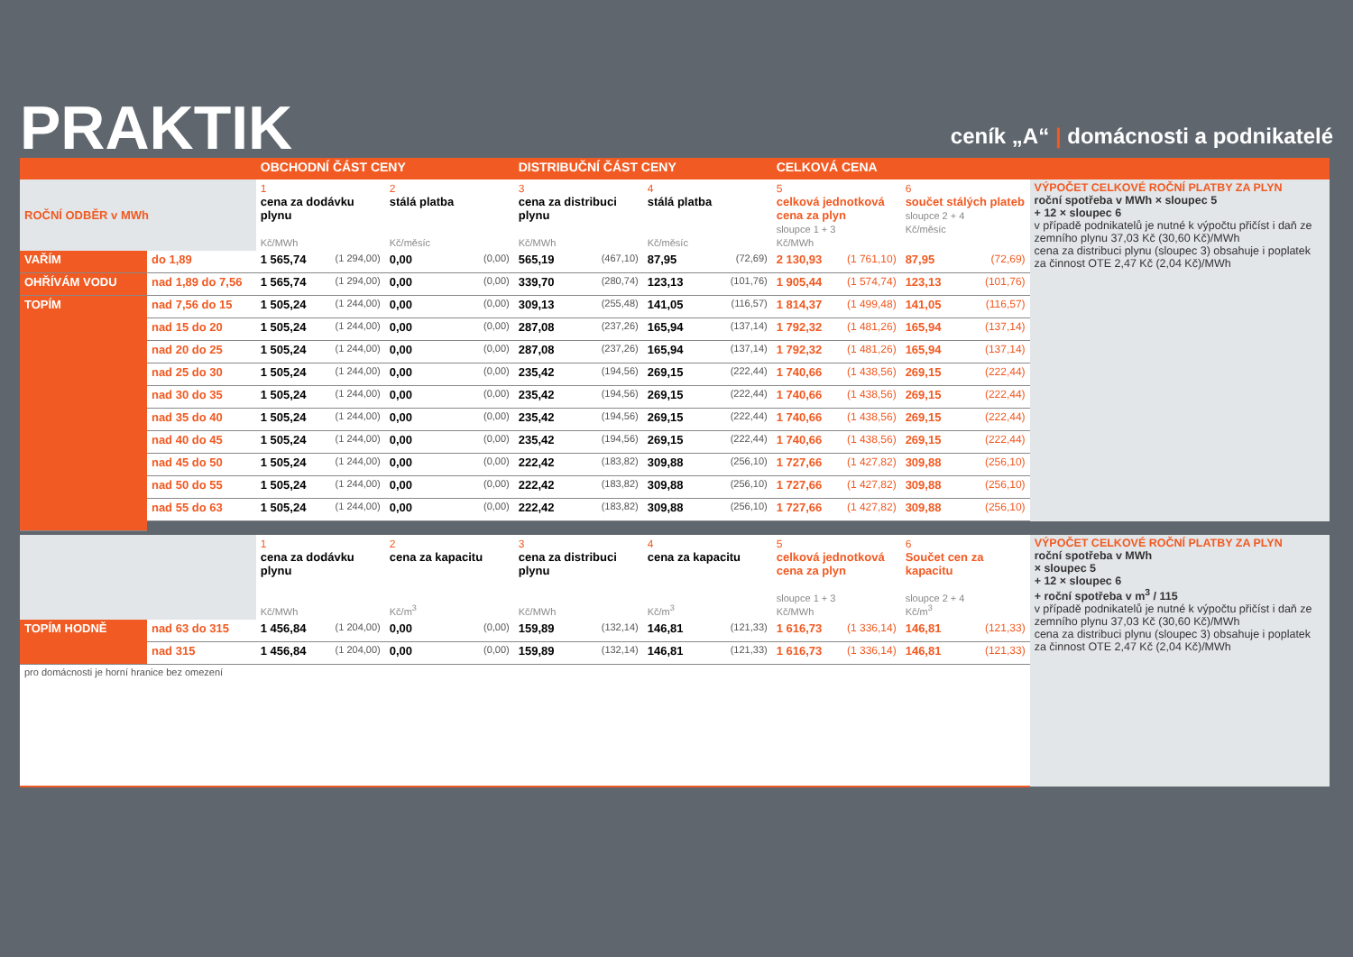PRAKTIK
ceník „A“ | domácnosti a podnikatelé
| | | OBCHODNÍ ČÁST CENY | | | | DISTRIBUČNÍ ČÁST CENY | | | | CELKOVÁ CENA | | | | |
| --- | --- | --- | --- | --- | --- | --- | --- | --- | --- | --- | --- | --- | --- | --- |
| ROČNÍ ODBĚR v MWh | | 1 cena za dodávku plynu Kč/MWh | | 2 stálá platba Kč/měsíc | | 3 cena za distribuci plynu Kč/MWh | | 4 stálá platba Kč/měsíc | | 5 celková jednotková cena za plyn sloupce 1 + 3 Kč/MWh | | 6 součet stálých plateb sloupce 2 + 4 Kč/měsíc | | VÝPOČET CELKOVÉ ROČNÍ PLATBY ZA PLYN roční spotřeba v MWh × sloupec 5 + 12 × sloupec 6 v případě podnikatelů je nutné k výpočtu přičíst i daň ze zemního plynu 37,03 Kč (30,60 Kč)/MWh cena za distribuci plynu (sloupec 3) obsahuje i poplatek za činnost OTE 2,47 Kč (2,04 Kč)/MWh |
| VAŘÍM | do 1,89 | 1 565,74 | (1 294,00) | 0,00 | (0,00) | 565,19 | (467,10) | 87,95 | (72,69) | 2 130,93 | (1 761,10) | 87,95 | (72,69) | |
| OHŘÍVÁM VODU | nad 1,89 do 7,56 | 1 565,74 | (1 294,00) | 0,00 | (0,00) | 339,70 | (280,74) | 123,13 | (101,76) | 1 905,44 | (1 574,74) | 123,13 | (101,76) | |
| TOPÍM | nad 7,56 do 15 | 1 505,24 | (1 244,00) | 0,00 | (0,00) | 309,13 | (255,48) | 141,05 | (116,57) | 1 814,37 | (1 499,48) | 141,05 | (116,57) | |
| | nad 15 do 20 | 1 505,24 | (1 244,00) | 0,00 | (0,00) | 287,08 | (237,26) | 165,94 | (137,14) | 1 792,32 | (1 481,26) | 165,94 | (137,14) | |
| | nad 20 do 25 | 1 505,24 | (1 244,00) | 0,00 | (0,00) | 287,08 | (237,26) | 165,94 | (137,14) | 1 792,32 | (1 481,26) | 165,94 | (137,14) | |
| | nad 25 do 30 | 1 505,24 | (1 244,00) | 0,00 | (0,00) | 235,42 | (194,56) | 269,15 | (222,44) | 1 740,66 | (1 438,56) | 269,15 | (222,44) | |
| | nad 30 do 35 | 1 505,24 | (1 244,00) | 0,00 | (0,00) | 235,42 | (194,56) | 269,15 | (222,44) | 1 740,66 | (1 438,56) | 269,15 | (222,44) | |
| | nad 35 do 40 | 1 505,24 | (1 244,00) | 0,00 | (0,00) | 235,42 | (194,56) | 269,15 | (222,44) | 1 740,66 | (1 438,56) | 269,15 | (222,44) | |
| | nad 40 do 45 | 1 505,24 | (1 244,00) | 0,00 | (0,00) | 235,42 | (194,56) | 269,15 | (222,44) | 1 740,66 | (1 438,56) | 269,15 | (222,44) | |
| | nad 45 do 50 | 1 505,24 | (1 244,00) | 0,00 | (0,00) | 222,42 | (183,82) | 309,88 | (256,10) | 1 727,66 | (1 427,82) | 309,88 | (256,10) | |
| | nad 50 do 55 | 1 505,24 | (1 244,00) | 0,00 | (0,00) | 222,42 | (183,82) | 309,88 | (256,10) | 1 727,66 | (1 427,82) | 309,88 | (256,10) | |
| | nad 55 do 63 | 1 505,24 | (1 244,00) | 0,00 | (0,00) | 222,42 | (183,82) | 309,88 | (256,10) | 1 727,66 | (1 427,82) | 309,88 | (256,10) | |
| | | 1 cena za dodávku plynu Kč/MWh | | 2 cena za kapacitu Kč/m<sup>3</sup> | | 3 cena za distribuci plynu Kč/MWh | | 4 cena za kapacitu Kč/m<sup>3</sup> | | 5 celková jednotková cena za plyn sloupce 1 + 3 Kč/MWh | | 6 Součet cen za kapacitu sloupce 2 + 4 Kč/m<sup>3</sup> | | VÝPOČET CELKOVÉ ROČNÍ PLATBY ZA PLYN roční spotřeba v MWh × sloupec 5 + 12 × sloupec 6 + roční spotřeba v m<sup>3</sup> / 115 v případě podnikatelů je nutné k výpočtu přičíst i daň ze zemního plynu 37,03 Kč (30,60 Kč)/MWh cena za distribuci plynu (sloupec 3) obsahuje i poplatek za činnost OTE 2,47 Kč (2,04 Kč)/MWh |
| TOPÍM HODNĚ | nad 63 do 315 | 1 456,84 | (1 204,00) | 0,00 | (0,00) | 159,89 | (132,14) | 146,81 | (121,33) | 1 616,73 | (1 336,14) | 146,81 | (121,33) | |
| | nad 315 | 1 456,84 | (1 204,00) | 0,00 | (0,00) | 159,89 | (132,14) | 146,81 | (121,33) | 1 616,73 | (1 336,14) | 146,81 | (121,33) | |
| pro domácnosti je horní hranice bez omezení | | | | | | | | | | | | | | |